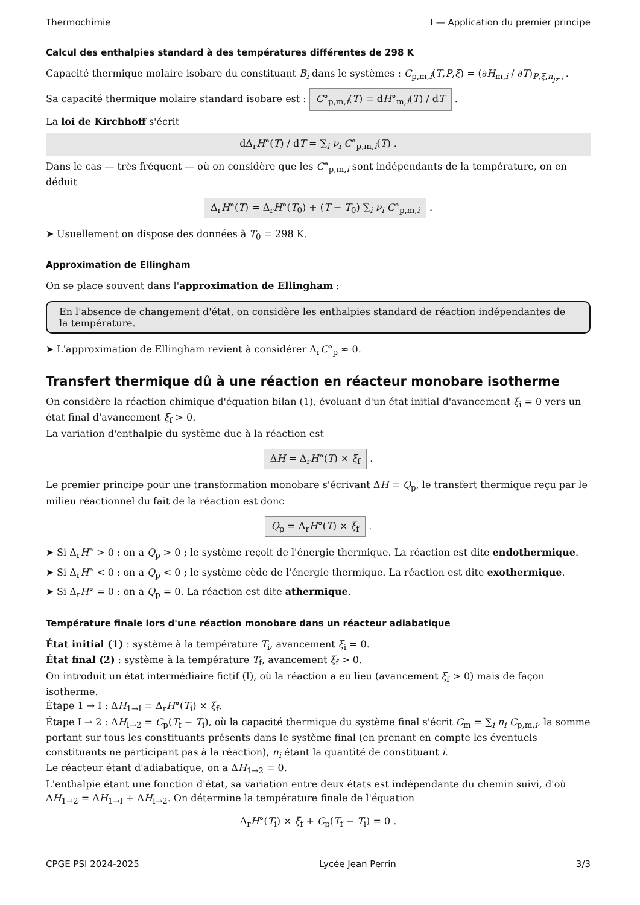Thermochimie I — Application du premier principe
Calcul des enthalpies standard à des températures différentes de 298 K
Capacité thermique molaire isobare du constituant B<sub>i</sub> dans le systèmes : C<sub>p,m,i</sub>(T,P,ξ) = (∂H<sub>m,i</sub> / ∂T)<sub>P,ξ,n<sub>j≠i</sub></sub> .
Sa capacité thermique molaire standard isobare est : C°<sub>p,m,i</sub>(T) = dH°<sub>m,i</sub>(T) / dT .
La loi de Kirchhoff s'écrit
dΔ<sub>r</sub>H°(T) / dT = ∑<sub>i</sub> ν<sub>i</sub> C°<sub>p,m,i</sub>(T) .
Dans le cas — très fréquent — où on considère que les C°<sub>p,m,i</sub> sont indépendants de la température, on en déduit
Δ<sub>r</sub>H°(T) = Δ<sub>r</sub>H°(T<sub>0</sub>) + (T − T<sub>0</sub>) ∑<sub>i</sub> ν<sub>i</sub> C°<sub>p,m,i</sub> .
➤ Usuellement on dispose des données à T<sub>0</sub> = 298 K.
Approximation de Ellingham
On se place souvent dans l'approximation de Ellingham :
En l'absence de changement d'état, on considère les enthalpies standard de réaction indépendantes de la température.
➤ L'approximation de Ellingham revient à considérer Δ<sub>r</sub>C°<sub>p</sub> ≈ 0.
Transfert thermique dû à une réaction en réacteur monobare isotherme
On considère la réaction chimique d'équation bilan (1), évoluant d'un état initial d'avancement ξ<sub>i</sub> = 0 vers un état final d'avancement ξ<sub>f</sub> > 0.
La variation d'enthalpie du système due à la réaction est
ΔH = Δ<sub>r</sub>H°(T) × ξ<sub>f</sub> .
Le premier principe pour une transformation monobare s'écrivant ΔH = Q<sub>p</sub>, le transfert thermique reçu par le milieu réactionnel du fait de la réaction est donc
Q<sub>p</sub> = Δ<sub>r</sub>H°(T) × ξ<sub>f</sub> .
➤ Si Δ<sub>r</sub>H° > 0 : on a Q<sub>p</sub> > 0 ; le système reçoit de l'énergie thermique. La réaction est dite endothermique.
➤ Si Δ<sub>r</sub>H° < 0 : on a Q<sub>p</sub> < 0 ; le système cède de l'énergie thermique. La réaction est dite exothermique.
➤ Si Δ<sub>r</sub>H° = 0 : on a Q<sub>p</sub> = 0. La réaction est dite athermique.
Température finale lors d'une réaction monobare dans un réacteur adiabatique
État initial (1) : système à la température T<sub>i</sub>, avancement ξ<sub>i</sub> = 0.
État final (2) : système à la température T<sub>f</sub>, avancement ξ<sub>f</sub> > 0.
On introduit un état intermédiaire fictif (I), où la réaction a eu lieu (avancement ξ<sub>f</sub> > 0) mais de façon isotherme.
Étape 1 → I : ΔH<sub>1→I</sub> = Δ<sub>r</sub>H°(T<sub>i</sub>) × ξ<sub>f</sub>.
Étape I → 2 : ΔH<sub>I→2</sub> = C<sub>p</sub>(T<sub>f</sub> − T<sub>i</sub>), où la capacité thermique du système final s'écrit C<sub>m</sub> = ∑<sub>i</sub> n<sub>i</sub> C<sub>p,m,i</sub>, la somme portant sur tous les constituants présents dans le système final (en prenant en compte les éventuels constituants ne participant pas à la réaction), n<sub>i</sub> étant la quantité de constituant i.
Le réacteur étant d'adiabatique, on a ΔH<sub>1→2</sub> = 0.
L'enthalpie étant une fonction d'état, sa variation entre deux états est indépendante du chemin suivi, d'où ΔH<sub>1→2</sub> = ΔH<sub>1→I</sub> + ΔH<sub>I→2</sub>. On détermine la température finale de l'équation
Δ<sub>r</sub>H°(T<sub>i</sub>) × ξ<sub>f</sub> + C<sub>p</sub>(T<sub>f</sub> − T<sub>i</sub>) = 0 .
CPGE PSI 2024-2025 Lycée Jean Perrin 3/3